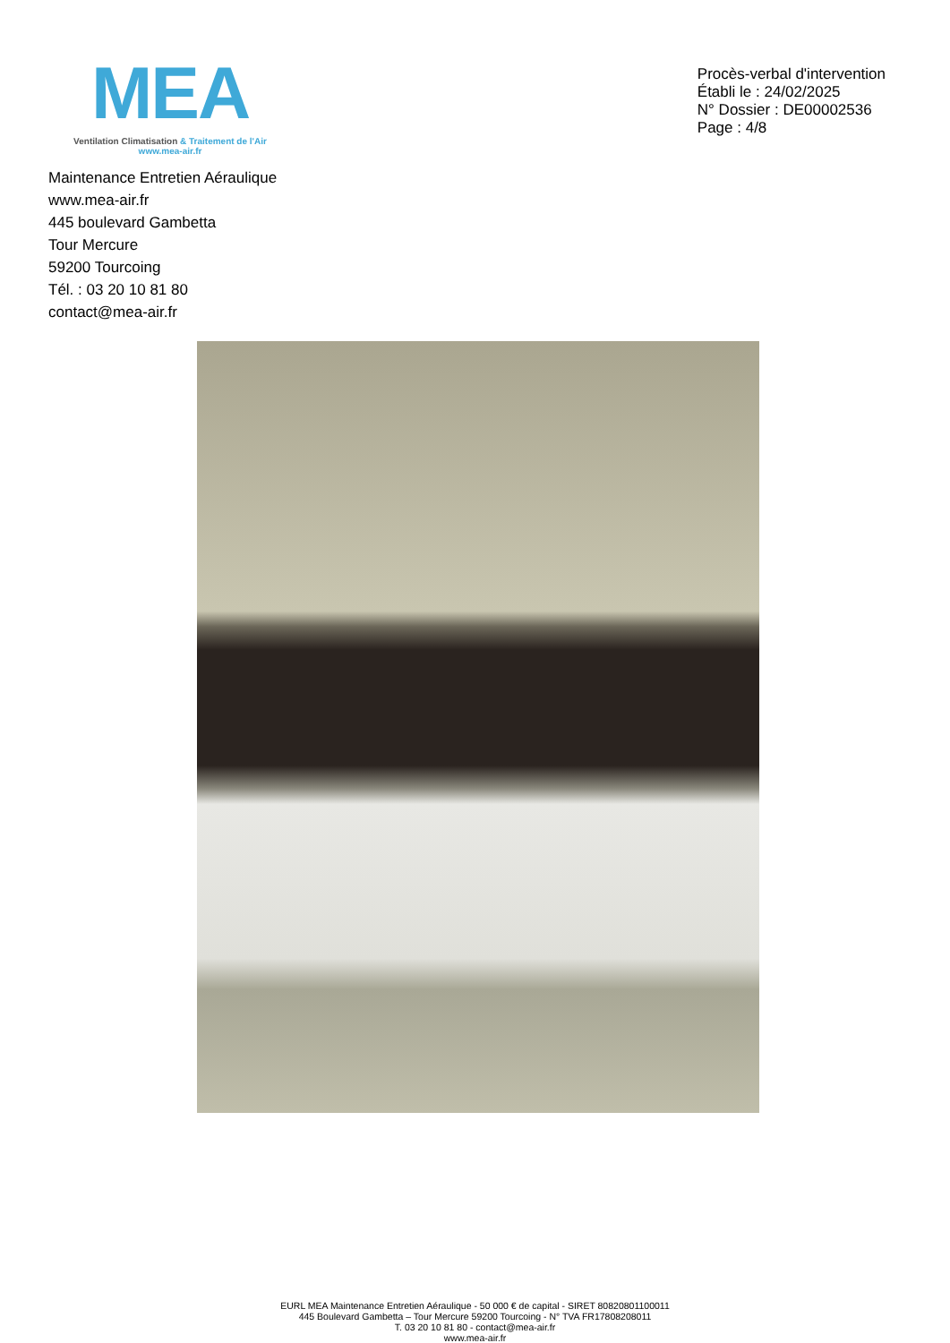MEA
Ventilation Climatisation & Traitement de l'Air
www.mea-air.fr
Procès-verbal d'intervention
Établi le : 24/02/2025
N° Dossier : DE00002536
Page : 4/8
Maintenance Entretien Aéraulique
www.mea-air.fr
445 boulevard Gambetta
Tour Mercure
59200 Tourcoing
Tél. : 03 20 10 81 80
contact@mea-air.fr
EURL MEA Maintenance Entretien Aéraulique - 50 000 € de capital - SIRET 80820801100011
445 Boulevard Gambetta – Tour Mercure 59200 Tourcoing - N° TVA FR17808208011
T. 03 20 10 81 80 - contact@mea-air.fr
www.mea-air.fr